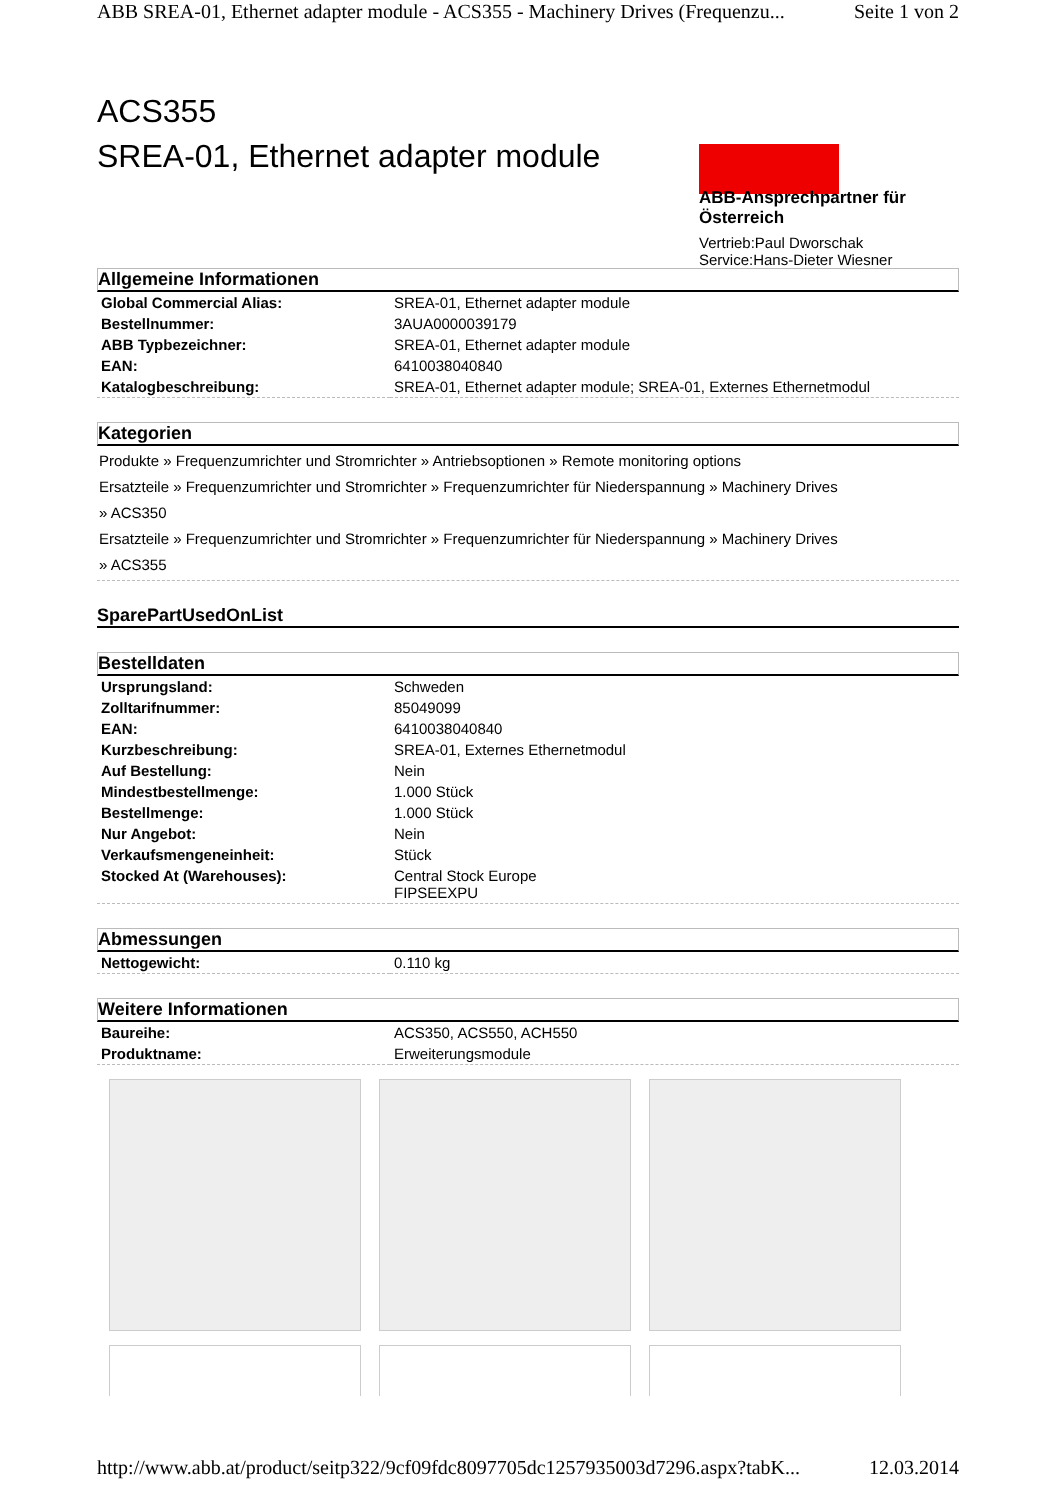ABB SREA-01, Ethernet adapter module - ACS355 - Machinery Drives (Frequenzu... Seite 1 von 2
ACS355
SREA-01, Ethernet adapter module
ABB-Ansprechpartner für Österreich
Vertrieb:Paul Dworschak
Service:Hans-Dieter Wiesner
Allgemeine Informationen
| Global Commercial Alias: | SREA-01, Ethernet adapter module |
| Bestellnummer: | 3AUA0000039179 |
| ABB Typbezeichner: | SREA-01, Ethernet adapter module |
| EAN: | 6410038040840 |
| Katalogbeschreibung: | SREA-01, Ethernet adapter module; SREA-01, Externes Ethernetmodul |
Kategorien
Produkte » Frequenzumrichter und Stromrichter » Antriebsoptionen » Remote monitoring options
Ersatzteile » Frequenzumrichter und Stromrichter » Frequenzumrichter für Niederspannung » Machinery Drives
» ACS350
Ersatzteile » Frequenzumrichter und Stromrichter » Frequenzumrichter für Niederspannung » Machinery Drives
» ACS355
SparePartUsedOnList
Bestelldaten
| Ursprungsland: | Schweden |
| Zolltarifnummer: | 85049099 |
| EAN: | 6410038040840 |
| Kurzbeschreibung: | SREA-01, Externes Ethernetmodul |
| Auf Bestellung: | Nein |
| Mindestbestellmenge: | 1.000 Stück |
| Bestellmenge: | 1.000 Stück |
| Nur Angebot: | Nein |
| Verkaufsmengeneinheit: | Stück |
| Stocked At (Warehouses): | Central Stock Europe FIPSEEXPU |
Abmessungen
| Nettogewicht: | 0.110 kg |
Weitere Informationen
| Baureihe: | ACS350, ACS550, ACH550 |
| Produktname: | Erweiterungsmodule |
http://www.abb.at/product/seitp322/9cf09fdc8097705dc1257935003d7296.aspx?tabK... 12.03.2014